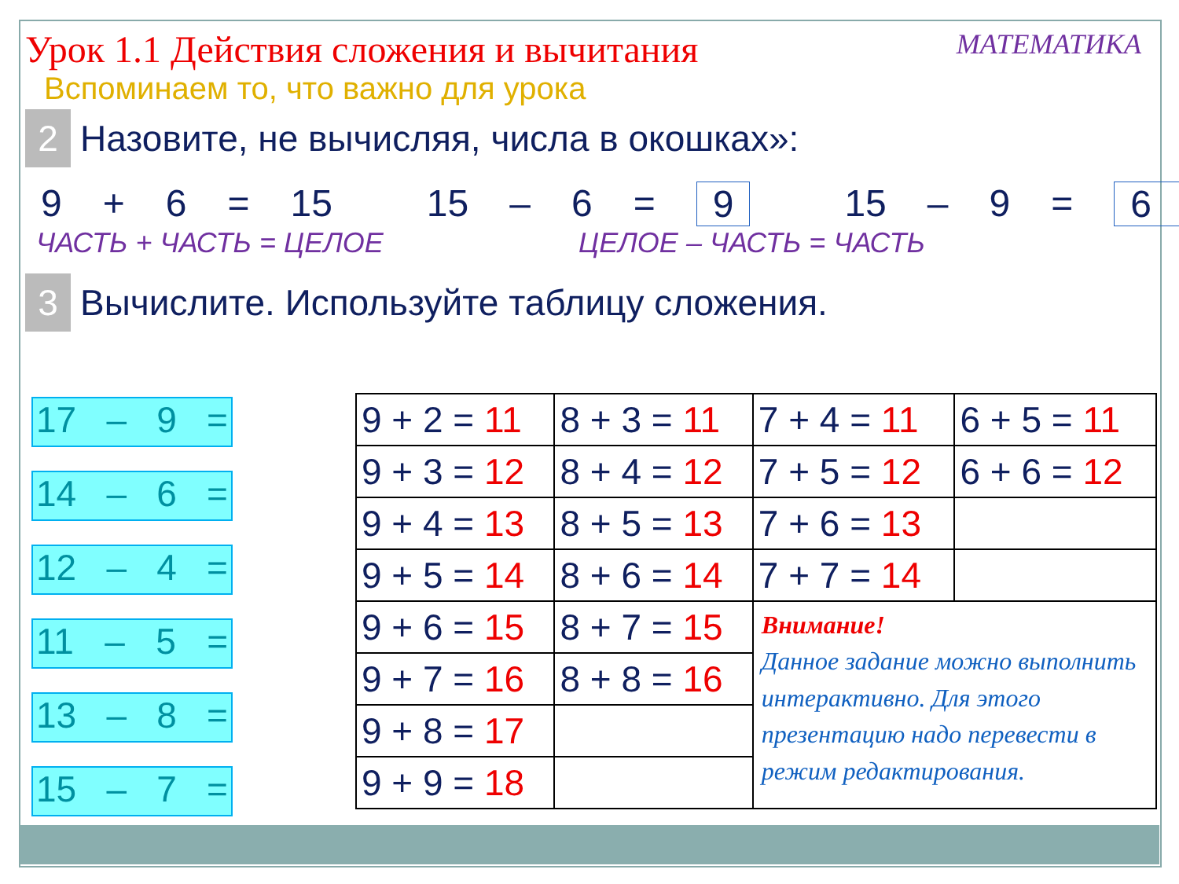Урок 1.1 Действия сложения и вычитания
МАТЕМАТИКА
Вспоминаем то, что важно для урока
2 Назовите, не вычисляя, числа в окошках»:
9 + 6 = 15 15 – 6 = 9 15 – 9 = 6
ЧАСТЬ + ЧАСТЬ = ЦЕЛОЕ ЦЕЛОЕ – ЧАСТЬ = ЧАСТЬ
3 Вычислите. Используйте таблицу сложения.
17 – 9 =
14 – 6 =
12 – 4 =
11 – 5 =
13 – 8 =
15 – 7 =
| 9 + 2 = 11 | 8 + 3 = 11 | 7 + 4 = 11 | 6 + 5 = 11 |
| 9 + 3 = 12 | 8 + 4 = 12 | 7 + 5 = 12 | 6 + 6 = 12 |
| 9 + 4 = 13 | 8 + 5 = 13 | 7 + 6 = 13 | |
| 9 + 5 = 14 | 8 + 6 = 14 | 7 + 7 = 14 | |
| 9 + 6 = 15 | 8 + 7 = 15 | Внимание! Данное задание можно выполнить интерактивно. Для этого презентацию надо перевести в режим редактирования. | |
| 9 + 7 = 16 | 8 + 8 = 16 | | |
| 9 + 8 = 17 | | | |
| 9 + 9 = 18 | | | |